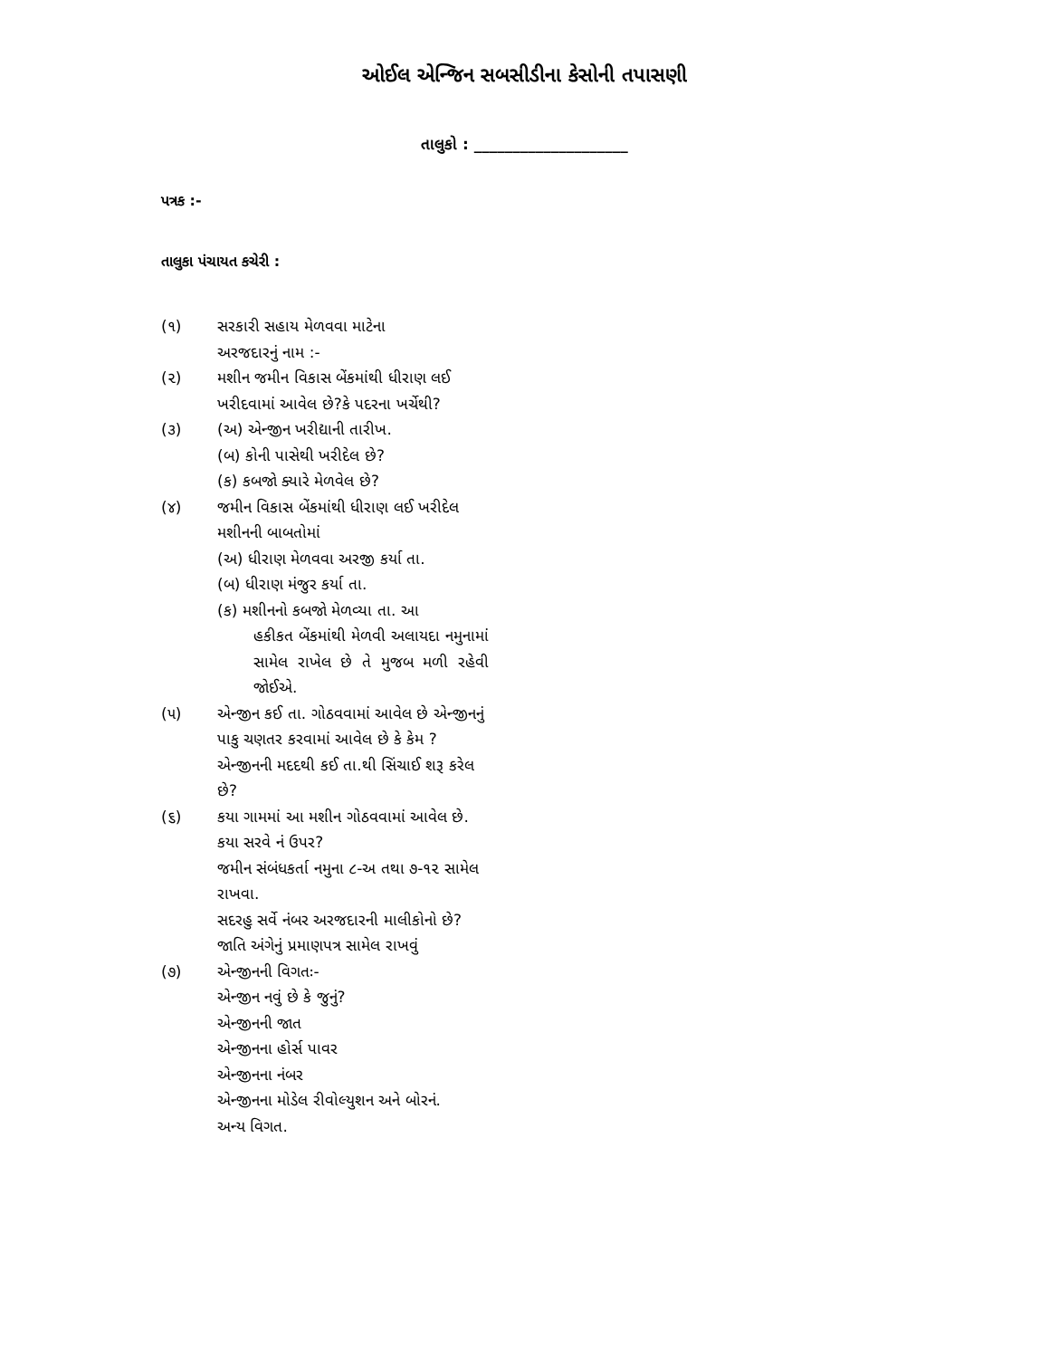ઓઈલ એન્જિન સબસીડીના કેસોની તપાસણી
તાલુકો : ____________________
પત્રક :-
તાલુકા પંચાયત કચેરી :
(૧) સરકારી સહાય મેળવવા માટેના
અરજદારનું નામ :-
(૨) મશીન જમીન વિકાસ બેંકમાંથી ધીરાણ લઈ ખરીદવામાં આવેલ છે?કે પદરના ખર્ચેથી?
(૩) (અ) એન્જીન ખરીદ્યાની તારીખ.
(બ) કોની પાસેથી ખરીદેલ છે?
(ક) કબજો ક્યારે મેળવેલ છે?
(૪) જમીન વિકાસ બેંકમાંથી ધીરાણ લઈ ખરીદેલ મશીનની બાબતોમાં
(અ) ધીરાણ મેળવવા અરજી કર્યા તા.
(બ) ધીરાણ મંજુર કર્યા તા.
(ક) મશીનનો કબજો મેળવ્યા તા. આ
હકીકત બેંકમાંથી મેળવી અલાયદા નમુનામાં સામેલ રાખેલ છે તે મુજબ મળી રહેવી જોઈએ.
(૫) એન્જીન કઈ તા. ગોઠવવામાં આવેલ છે એન્જીનનું પાકુ ચણતર કરવામાં આવેલ છે કે કેમ ?
એન્જીનની મદદથી કઈ તા.થી સિંચાઈ શરૂ કરેલ છે?
(૬) કયા ગામમાં આ મશીન ગોઠવવામાં આવેલ છે.
કયા સરવે નં ઉપર?
જમીન સંબંધકર્તા નમુના ૮-અ તથા ૭-૧૨ સામેલ રાખવા.
સદરહુ સર્વે નંબર અરજદારની માલીકોનો છે?
જાતિ અંગેનું પ્રમાણપત્ર સામેલ રાખવું
(૭) એન્જીનની વિગતઃ-
એન્જીન નવું છે કે જુનું?
એન્જીનની જાત
એન્જીનના હોર્સ પાવર
એન્જીનના નંબર
એન્જીનના મોડેલ રીવોલ્યુશન અને બોરનં.
અન્ય વિગત.